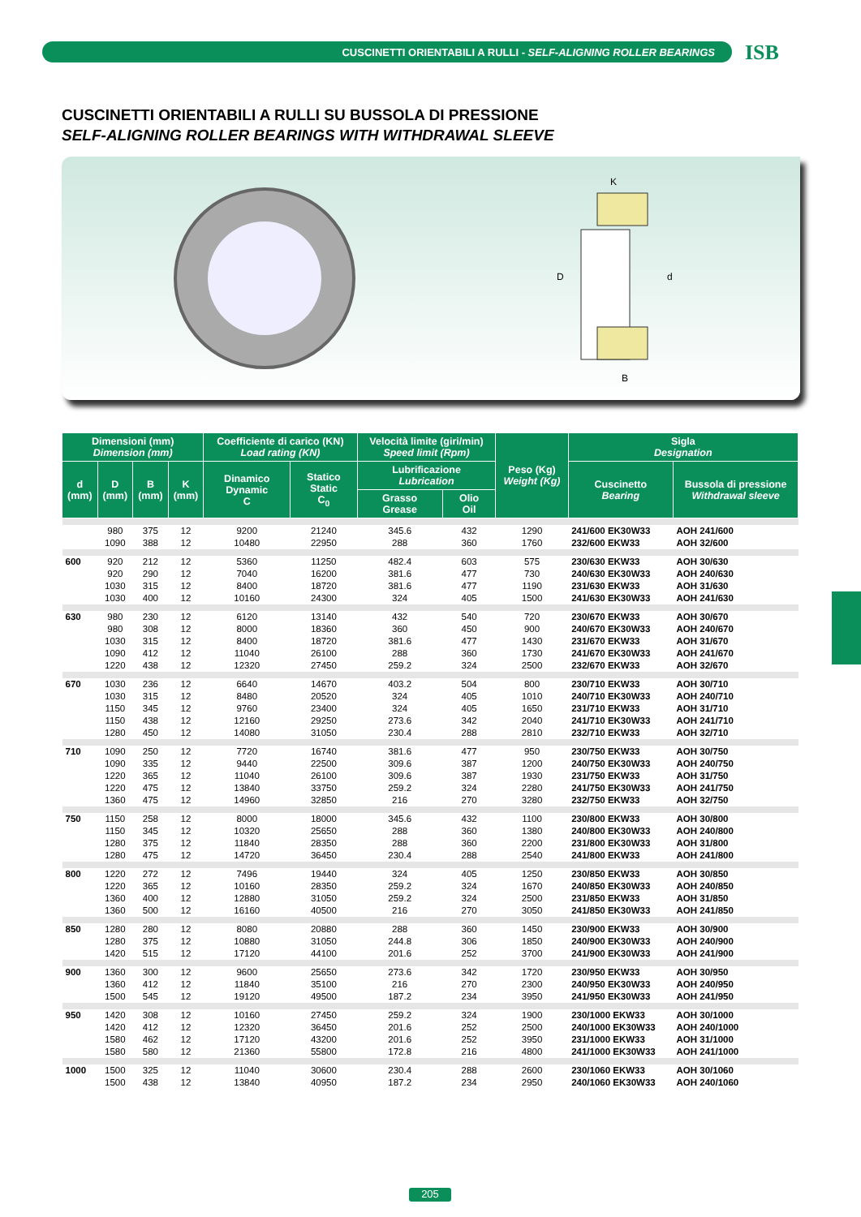CUSCINETTI ORIENTABILI A RULLI - SELF-ALIGNING ROLLER BEARINGS
ISB
CUSCINETTI ORIENTABILI A RULLI SU BUSSOLA DI PRESSIONE
SELF-ALIGNING ROLLER BEARINGS WITH WITHDRAWAL SLEEVE
D
d
K
B
| Dimensioni (mm) Dimension (mm) | | | | Coefficiente di carico (KN) Load rating (KN) | | Velocità limite (giri/min) Speed limit (Rpm) | | Peso (Kg) Weight (Kg) | Sigla Designation | |
| --- | --- | --- | --- | --- | --- | --- | --- | --- | --- | --- |
| d (mm) | D (mm) | B (mm) | K (mm) | Dinamico Dynamic C | Statico Static C<sub>0</sub> | Lubrificazione Lubrication | | | Cuscinetto Bearing | Bussola di pressione Withdrawal sleeve |
| | | | | | | Grasso Grease | Olio Oil | | | |
| | 980 | 375 | 12 | 9200 | 21240 | 345.6 | 432 | 1290 | 241/600 EK30W33 | AOH 241/600 |
| | 1090 | 388 | 12 | 10480 | 22950 | 288 | 360 | 1760 | 232/600 EKW33 | AOH 32/600 |
| 600 | 920 | 212 | 12 | 5360 | 11250 | 482.4 | 603 | 575 | 230/630 EKW33 | AOH 30/630 |
| | 920 | 290 | 12 | 7040 | 16200 | 381.6 | 477 | 730 | 240/630 EK30W33 | AOH 240/630 |
| | 1030 | 315 | 12 | 8400 | 18720 | 381.6 | 477 | 1190 | 231/630 EKW33 | AOH 31/630 |
| | 1030 | 400 | 12 | 10160 | 24300 | 324 | 405 | 1500 | 241/630 EK30W33 | AOH 241/630 |
| 630 | 980 | 230 | 12 | 6120 | 13140 | 432 | 540 | 720 | 230/670 EKW33 | AOH 30/670 |
| | 980 | 308 | 12 | 8000 | 18360 | 360 | 450 | 900 | 240/670 EK30W33 | AOH 240/670 |
| | 1030 | 315 | 12 | 8400 | 18720 | 381.6 | 477 | 1430 | 231/670 EKW33 | AOH 31/670 |
| | 1090 | 412 | 12 | 11040 | 26100 | 288 | 360 | 1730 | 241/670 EK30W33 | AOH 241/670 |
| | 1220 | 438 | 12 | 12320 | 27450 | 259.2 | 324 | 2500 | 232/670 EKW33 | AOH 32/670 |
| 670 | 1030 | 236 | 12 | 6640 | 14670 | 403.2 | 504 | 800 | 230/710 EKW33 | AOH 30/710 |
| | 1030 | 315 | 12 | 8480 | 20520 | 324 | 405 | 1010 | 240/710 EK30W33 | AOH 240/710 |
| | 1150 | 345 | 12 | 9760 | 23400 | 324 | 405 | 1650 | 231/710 EKW33 | AOH 31/710 |
| | 1150 | 438 | 12 | 12160 | 29250 | 273.6 | 342 | 2040 | 241/710 EK30W33 | AOH 241/710 |
| | 1280 | 450 | 12 | 14080 | 31050 | 230.4 | 288 | 2810 | 232/710 EKW33 | AOH 32/710 |
| 710 | 1090 | 250 | 12 | 7720 | 16740 | 381.6 | 477 | 950 | 230/750 EKW33 | AOH 30/750 |
| | 1090 | 335 | 12 | 9440 | 22500 | 309.6 | 387 | 1200 | 240/750 EK30W33 | AOH 240/750 |
| | 1220 | 365 | 12 | 11040 | 26100 | 309.6 | 387 | 1930 | 231/750 EKW33 | AOH 31/750 |
| | 1220 | 475 | 12 | 13840 | 33750 | 259.2 | 324 | 2280 | 241/750 EK30W33 | AOH 241/750 |
| | 1360 | 475 | 12 | 14960 | 32850 | 216 | 270 | 3280 | 232/750 EKW33 | AOH 32/750 |
| 750 | 1150 | 258 | 12 | 8000 | 18000 | 345.6 | 432 | 1100 | 230/800 EKW33 | AOH 30/800 |
| | 1150 | 345 | 12 | 10320 | 25650 | 288 | 360 | 1380 | 240/800 EK30W33 | AOH 240/800 |
| | 1280 | 375 | 12 | 11840 | 28350 | 288 | 360 | 2200 | 231/800 EK30W33 | AOH 31/800 |
| | 1280 | 475 | 12 | 14720 | 36450 | 230.4 | 288 | 2540 | 241/800 EKW33 | AOH 241/800 |
| 800 | 1220 | 272 | 12 | 7496 | 19440 | 324 | 405 | 1250 | 230/850 EKW33 | AOH 30/850 |
| | 1220 | 365 | 12 | 10160 | 28350 | 259.2 | 324 | 1670 | 240/850 EK30W33 | AOH 240/850 |
| | 1360 | 400 | 12 | 12880 | 31050 | 259.2 | 324 | 2500 | 231/850 EKW33 | AOH 31/850 |
| | 1360 | 500 | 12 | 16160 | 40500 | 216 | 270 | 3050 | 241/850 EK30W33 | AOH 241/850 |
| 850 | 1280 | 280 | 12 | 8080 | 20880 | 288 | 360 | 1450 | 230/900 EKW33 | AOH 30/900 |
| | 1280 | 375 | 12 | 10880 | 31050 | 244.8 | 306 | 1850 | 240/900 EK30W33 | AOH 240/900 |
| | 1420 | 515 | 12 | 17120 | 44100 | 201.6 | 252 | 3700 | 241/900 EK30W33 | AOH 241/900 |
| 900 | 1360 | 300 | 12 | 9600 | 25650 | 273.6 | 342 | 1720 | 230/950 EKW33 | AOH 30/950 |
| | 1360 | 412 | 12 | 11840 | 35100 | 216 | 270 | 2300 | 240/950 EK30W33 | AOH 240/950 |
| | 1500 | 545 | 12 | 19120 | 49500 | 187.2 | 234 | 3950 | 241/950 EK30W33 | AOH 241/950 |
| 950 | 1420 | 308 | 12 | 10160 | 27450 | 259.2 | 324 | 1900 | 230/1000 EKW33 | AOH 30/1000 |
| | 1420 | 412 | 12 | 12320 | 36450 | 201.6 | 252 | 2500 | 240/1000 EK30W33 | AOH 240/1000 |
| | 1580 | 462 | 12 | 17120 | 43200 | 201.6 | 252 | 3950 | 231/1000 EKW33 | AOH 31/1000 |
| | 1580 | 580 | 12 | 21360 | 55800 | 172.8 | 216 | 4800 | 241/1000 EK30W33 | AOH 241/1000 |
| 1000 | 1500 | 325 | 12 | 11040 | 30600 | 230.4 | 288 | 2600 | 230/1060 EKW33 | AOH 30/1060 |
| | 1500 | 438 | 12 | 13840 | 40950 | 187.2 | 234 | 2950 | 240/1060 EK30W33 | AOH 240/1060 |
205